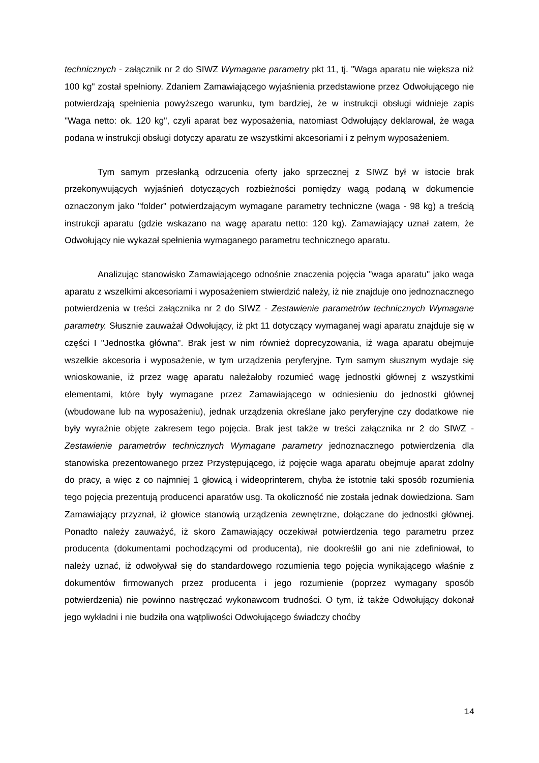technicznych - załącznik nr 2 do SIWZ Wymagane parametry pkt 11, tj. "Waga aparatu nie większa niż 100 kg" został spełniony. Zdaniem Zamawiającego wyjaśnienia przedstawione przez Odwołującego nie potwierdzają spełnienia powyższego warunku, tym bardziej, że w instrukcji obsługi widnieje zapis "Waga netto: ok. 120 kg", czyli aparat bez wyposażenia, natomiast Odwołujący deklarował, że waga podana w instrukcji obsługi dotyczy aparatu ze wszystkimi akcesoriami i z pełnym wyposażeniem.
Tym samym przesłanką odrzucenia oferty jako sprzecznej z SIWZ był w istocie brak przekonywujących wyjaśnień dotyczących rozbieżności pomiędzy wagą podaną w dokumencie oznaczonym jako "folder" potwierdzającym wymagane parametry techniczne (waga - 98 kg) a treścią instrukcji aparatu (gdzie wskazano na wagę aparatu netto: 120 kg). Zamawiający uznał zatem, że Odwołujący nie wykazał spełnienia wymaganego parametru technicznego aparatu.
Analizując stanowisko Zamawiającego odnośnie znaczenia pojęcia "waga aparatu" jako waga aparatu z wszelkimi akcesoriami i wyposażeniem stwierdzić należy, iż nie znajduje ono jednoznacznego potwierdzenia w treści załącznika nr 2 do SIWZ - Zestawienie parametrów technicznych Wymagane parametry. Słusznie zauważał Odwołujący, iż pkt 11 dotyczący wymaganej wagi aparatu znajduje się w części I "Jednostka główna". Brak jest w nim również doprecyzowania, iż waga aparatu obejmuje wszelkie akcesoria i wyposażenie, w tym urządzenia peryferyjne. Tym samym słusznym wydaje się wnioskowanie, iż przez wagę aparatu należałoby rozumieć wagę jednostki głównej z wszystkimi elementami, które były wymagane przez Zamawiającego w odniesieniu do jednostki głównej (wbudowane lub na wyposażeniu), jednak urządzenia określane jako peryferyjne czy dodatkowe nie były wyraźnie objęte zakresem tego pojęcia. Brak jest także w treści załącznika nr 2 do SIWZ - Zestawienie parametrów technicznych Wymagane parametry jednoznacznego potwierdzenia dla stanowiska prezentowanego przez Przystępującego, iż pojęcie waga aparatu obejmuje aparat zdolny do pracy, a więc z co najmniej 1 głowicą i wideoprinterem, chyba że istotnie taki sposób rozumienia tego pojęcia prezentują producenci aparatów usg. Ta okoliczność nie została jednak dowiedziona. Sam Zamawiający przyznał, iż głowice stanowią urządzenia zewnętrzne, dołączane do jednostki głównej. Ponadto należy zauważyć, iż skoro Zamawiający oczekiwał potwierdzenia tego parametru przez producenta (dokumentami pochodzącymi od producenta), nie dookreślił go ani nie zdefiniował, to należy uznać, iż odwoływał się do standardowego rozumienia tego pojęcia wynikającego właśnie z dokumentów firmowanych przez producenta i jego rozumienie (poprzez wymagany sposób potwierdzenia) nie powinno nastręczać wykonawcom trudności. O tym, iż także Odwołujący dokonał jego wykładni i nie budziła ona wątpliwości Odwołującego świadczy choćby
14